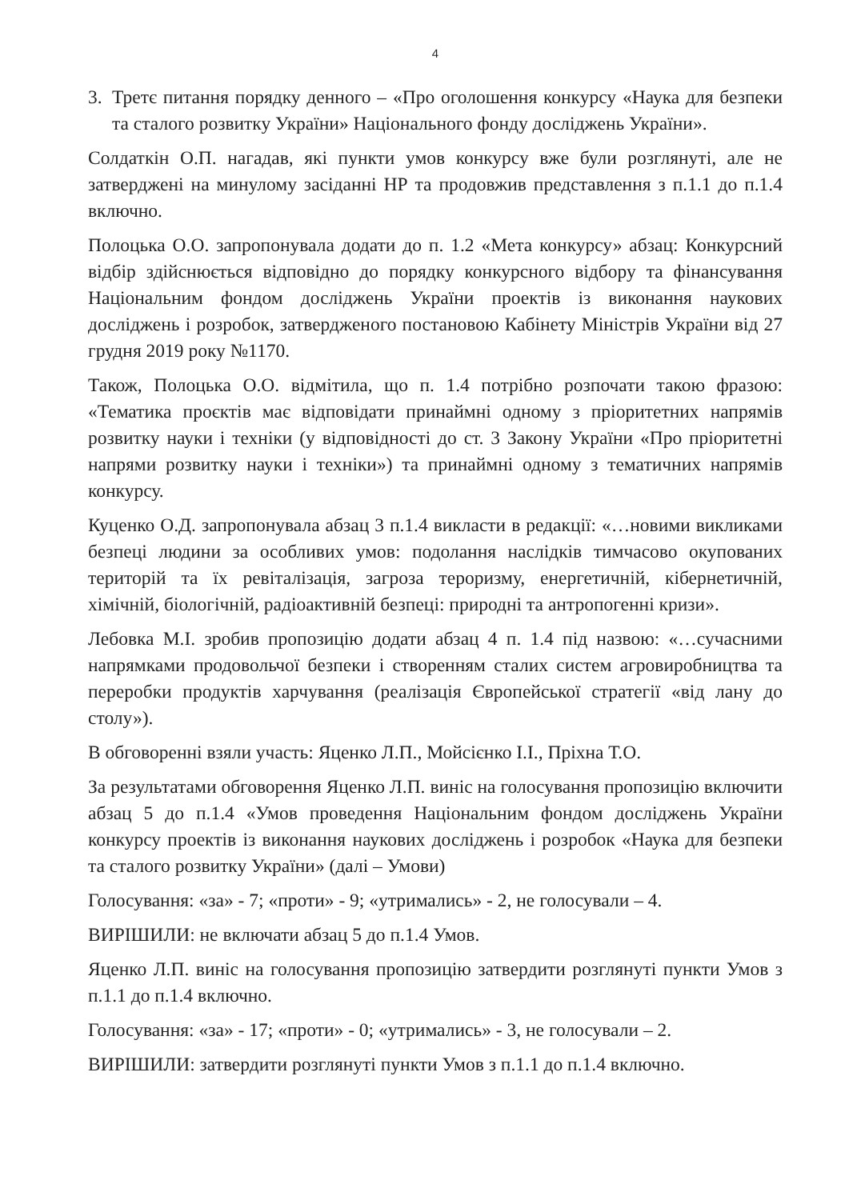4
3. Третє питання порядку денного – «Про оголошення конкурсу «Наука для безпеки та сталого розвитку України» Національного фонду досліджень України».
Солдаткін О.П. нагадав, які пункти умов конкурсу вже були розглянуті, але не затверджені на минулому засіданні НР та продовжив представлення з п.1.1 до п.1.4 включно.
Полоцька О.О. запропонувала додати до п. 1.2 «Мета конкурсу» абзац: Конкурсний відбір здійснюється відповідно до порядку конкурсного відбору та фінансування Національним фондом досліджень України проектів із виконання наукових досліджень і розробок, затвердженого постановою Кабінету Міністрів України від 27 грудня 2019 року №1170.
Також, Полоцька О.О. відмітила, що п. 1.4 потрібно розпочати такою фразою: «Тематика проєктів має відповідати принаймні одному з пріоритетних напрямів розвитку науки і техніки (у відповідності до ст. 3 Закону України «Про пріоритетні напрями розвитку науки і техніки») та принаймні одному з тематичних напрямів конкурсу.
Куценко О.Д. запропонувала абзац 3 п.1.4 викласти в редакції: «…новими викликами безпеці людини за особливих умов: подолання наслідків тимчасово окупованих територій та їх ревіталізація, загроза тероризму, енергетичній, кібернетичній, хімічній, біологічній, радіоактивній безпеці: природні та антропогенні кризи».
Лебовка М.І. зробив пропозицію додати абзац 4 п. 1.4 під назвою: «…сучасними напрямками продовольчої безпеки і створенням сталих систем агровиробництва та переробки продуктів харчування (реалізація Європейської стратегії «від лану до столу»).
В обговоренні взяли участь: Яценко Л.П., Мойсієнко І.І., Пріхна Т.О.
За результатами обговорення Яценко Л.П. виніс на голосування пропозицію включити абзац 5 до п.1.4 «Умов проведення Національним фондом досліджень України конкурсу проектів із виконання наукових досліджень і розробок «Наука для безпеки та сталого розвитку України» (далі – Умови)
Голосування: «за» - 7; «проти» - 9; «утримались» - 2, не голосували – 4.
ВИРІШИЛИ: не включати абзац 5 до п.1.4 Умов.
Яценко Л.П. виніс на голосування пропозицію затвердити розглянуті пункти Умов з п.1.1 до п.1.4 включно.
Голосування: «за» - 17; «проти» - 0; «утримались» - 3, не голосували – 2.
ВИРІШИЛИ: затвердити розглянуті пункти Умов з п.1.1 до п.1.4 включно.